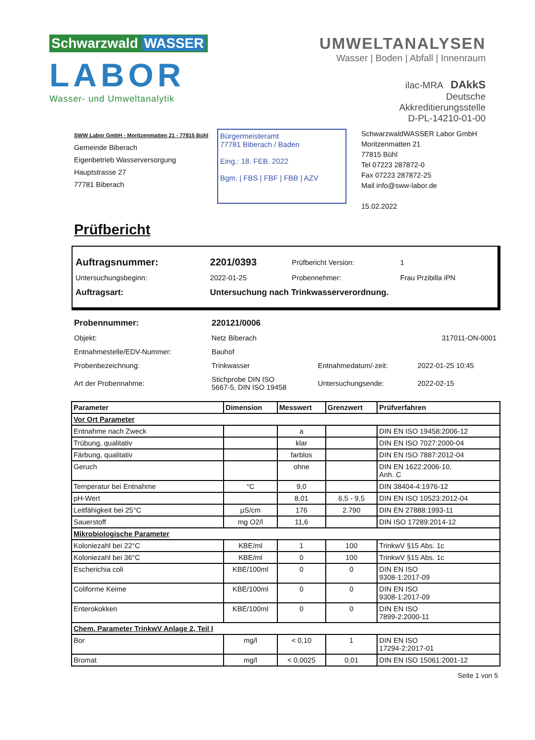Schwarzwald WASSER
LABOR
Wasser- und Umweltanalytik
UMWELTANALYSEN
Wasser | Boden | Abfall | Innenraum
ilac-MRA DAkkS
Deutsche
Akkreditierungsstelle
D-PL-14210-01-00
SWW Labor GmbH - Moritzenmatten 21 - 77815 Bühl
Gemeinde Biberach
Eigenbetrieb Wasserversorgung
Hauptstrasse 27
77781 Biberach
Bürgermeisteramt
77781 Biberach / Baden
Eing.: 18. FEB. 2022
Bgm. | FBS | FBF | FBB | AZV
SchwarzwaldWASSER Labor GmbH
Moritzenmatten 21
77815 Bühl
Tel 07223 287872-0
Fax 07223 287872-25
Mail info@sww-labor.de
15.02.2022
Prüfbericht
| Auftragsnummer: | 2201/0393 | Prüfbericht Version: | 1 |
| Untersuchungsbeginn: | 2022-01-25 | Probennehmer: | Frau Przibilla iPN |
| Auftragsart: | Untersuchung nach Trinkwasserverordnung. | | |
| Probennummer: | 220121/0006 | | |
| Objekt: | Netz Biberach | | 317011-ON-0001 |
| Entnahmestelle/EDV-Nummer: | Bauhof | | |
| Probenbezeichnung: | Trinkwasser | Entnahmedatum/-zeit: | 2022-01-25 10:45 |
| Art der Probennahme: | Stichprobe DIN ISO 5667-5, DIN ISO 19458 | Untersuchungsende: | 2022-02-15 |
| Parameter | Dimension | Messwert | Grenzwert | Prüfverfahren |
| --- | --- | --- | --- | --- |
| Vor Ort Parameter | | | | |
| Entnahme nach Zweck | | a | | DIN EN ISO 19458:2006-12 |
| Trübung, qualitativ | | klar | | DIN EN ISO 7027:2000-04 |
| Färbung, qualitativ | | farblos | | DIN EN ISO 7887:2012-04 |
| Geruch | | ohne | | DIN EN 1622:2006-10, Anh. C |
| Temperatur bei Entnahme | °C | 9,0 | | DIN 38404-4:1976-12 |
| pH-Wert | | 8,01 | 6,5 - 9,5 | DIN EN ISO 10523:2012-04 |
| Leitfähigkeit bei 25°C | µS/cm | 176 | 2.790 | DIN EN 27888:1993-11 |
| Sauerstoff | mg O2/l | 11,6 | | DIN ISO 17289:2014-12 |
| Mikrobiologische Parameter | | | | |
| Koloniezahl bei 22°C | KBE/ml | 1 | 100 | TrinkwV §15 Abs. 1c |
| Koloniezahl bei 36°C | KBE/ml | 0 | 100 | TrinkwV §15 Abs. 1c |
| Escherichia coli | KBE/100ml | 0 | 0 | DIN EN ISO 9308-1:2017-09 |
| Coliforme Keime | KBE/100ml | 0 | 0 | DIN EN ISO 9308-1:2017-09 |
| Enterokokken | KBE/100ml | 0 | 0 | DIN EN ISO 7899-2:2000-11 |
| Chem. Parameter TrinkwV Anlage 2, Teil I | | | | |
| Bor | mg/l | < 0,10 | 1 | DIN EN ISO 17294-2:2017-01 |
| Bromat | mg/l | < 0,0025 | 0,01 | DIN EN ISO 15061:2001-12 |
Seite 1 von 5